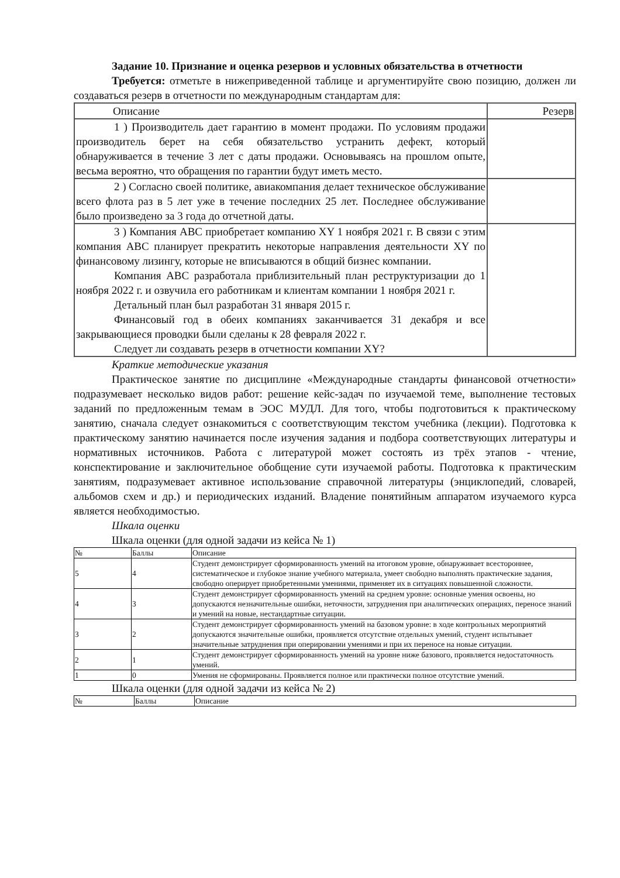Задание 10. Признание и оценка резервов и условных обязательства в отчетности
Требуется: отметьте в нижеприведенной таблице и аргументируйте свою позицию, должен ли создаваться резерв в отчетности по международным стандартам для:
| Описание | Резерв |
| 1 ) Производитель дает гарантию в момент продажи. По условиям продажи производитель берет на себя обязательство устранить дефект, который обнаруживается в течение 3 лет с даты продажи. Основываясь на прошлом опыте, весьма вероятно, что обращения по гарантии будут иметь место. | |
| 2 ) Согласно своей политике, авиакомпания делает техническое обслуживание всего флота раз в 5 лет уже в течение последних 25 лет. Последнее обслуживание было произведено за 3 года до отчетной даты. | |
| 3 ) Компания ABC приобретает компанию XY 1 ноября 2021 г. В связи с этим компания ABC планирует прекратить некоторые направления деятельности XY по финансовому лизингу, которые не вписываются в общий бизнес компании. Компания ABC разработала приблизительный план реструктуризации до 1 ноября 2022 г. и озвучила его работникам и клиентам компании 1 ноября 2021 г. Детальный план был разработан 31 января 2015 г. Финансовый год в обеих компаниях заканчивается 31 декабря и все закрывающиеся проводки были сделаны к 28 февраля 2022 г. Следует ли создавать резерв в отчетности компании XY? | |
Краткие методические указания
Практическое занятие по дисциплине «Международные стандарты финансовой отчетности» подразумевает несколько видов работ: решение кейс-задач по изучаемой теме, выполнение тестовых заданий по предложенным темам в ЭОС МУДЛ. Для того, чтобы подготовиться к практическому занятию, сначала следует ознакомиться с соответствующим текстом учебника (лекции). Подготовка к практическому занятию начинается после изучения задания и подбора соответствующих литературы и нормативных источников. Работа с литературой может состоять из трёх этапов - чтение, конспектирование и заключительное обобщение сути изучаемой работы. Подготовка к практическим занятиям, подразумевает активное использование справочной литературы (энциклопедий, словарей, альбомов схем и др.) и периодических изданий. Владение понятийным аппаратом изучаемого курса является необходимостью.
Шкала оценки
Шкала оценки (для одной задачи из кейса № 1)
| № | Баллы | Описание |
| 5 | 4 | Студент демонстрирует сформированность умений на итоговом уровне, обнаруживает всестороннее, систематическое и глубокое знание учебного материала, умеет свободно выполнять практические задания, свободно оперирует приобретенными умениями, применяет их в ситуациях повышенной сложности. |
| 4 | 3 | Студент демонстрирует сформированность умений на среднем уровне: основные умения освоены, но допускаются незначительные ошибки, неточности, затруднения при аналитических операциях, переносе знаний и умений на новые, нестандартные ситуации. |
| 3 | 2 | Студент демонстрирует сформированность умений на базовом уровне: в ходе контрольных мероприятий допускаются значительные ошибки, проявляется отсутствие отдельных умений, студент испытывает значительные затруднения при оперировании умениями и при их переносе на новые ситуации. |
| 2 | 1 | Студент демонстрирует сформированность умений на уровне ниже базового, проявляется недостаточность умений. |
| 1 | 0 | Умения не сформированы. Проявляется полное или практически полное отсутствие умений. |
Шкала оценки (для одной задачи из кейса № 2)
| № | Баллы | Описание |